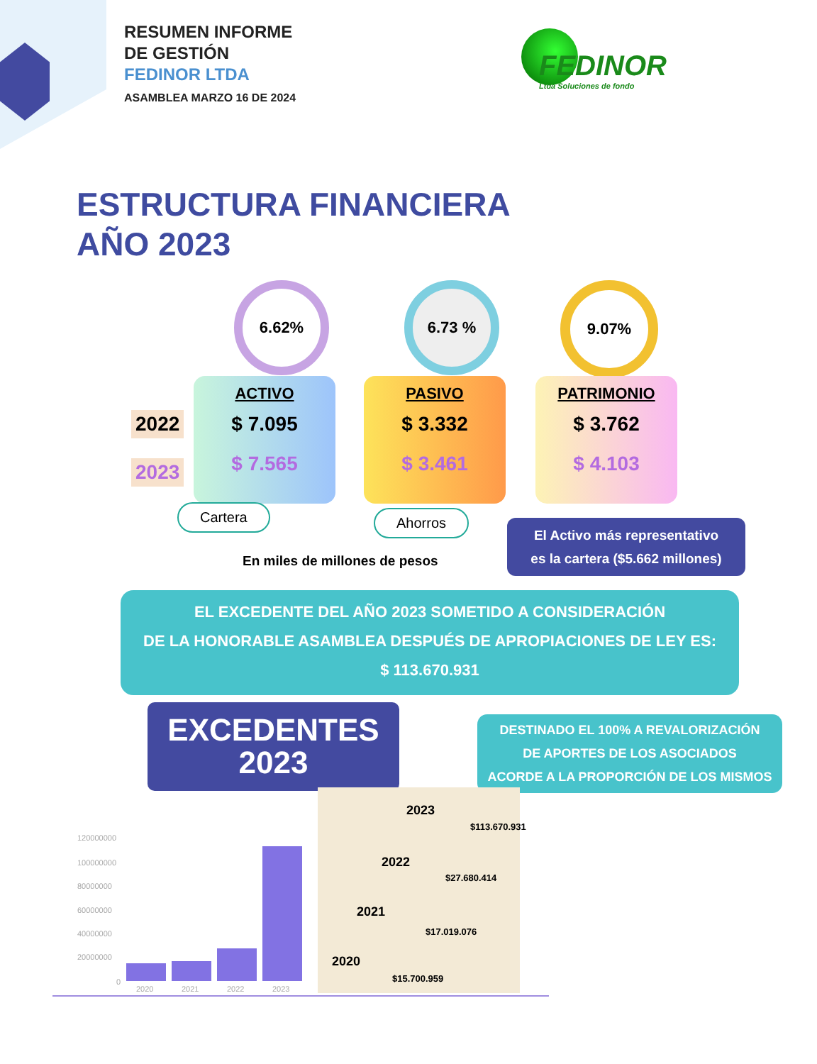RESUMEN INFORME
DE GESTIÓN
FEDINOR LTDA
ASAMBLEA MARZO 16 DE 2024
FEDINOR
Ltda Soluciones de fondo
ESTRUCTURA FINANCIERA
AÑO 2023
6.62% 6.73 % 9.07%
2022
2023
ACTIVO
$ 7.095
$ 7.565
PASIVO
$ 3.332
$ 3.461
PATRIMONIO
$ 3.762
$ 4.103
Cartera Ahorros
En miles de millones de pesos
El Activo más representativo
es la cartera ($5.662 millones)
EL EXCEDENTE DEL AÑO 2023 SOMETIDO A CONSIDERACIÓN
DE LA HONORABLE ASAMBLEA DESPUÉS DE APROPIACIONES DE LEY ES:
$ 113.670.931
EXCEDENTES
2023
DESTINADO EL 100% A REVALORIZACIÓN
DE APORTES DE LOS ASOCIADOS
ACORDE A LA PROPORCIÓN DE LOS MISMOS
120000000
100000000
80000000
60000000
40000000
20000000
0
2020 2021 2022 2023
2023
$113.670.931
2022
$27.680.414
2021
$17.019.076
2020
$15.700.959